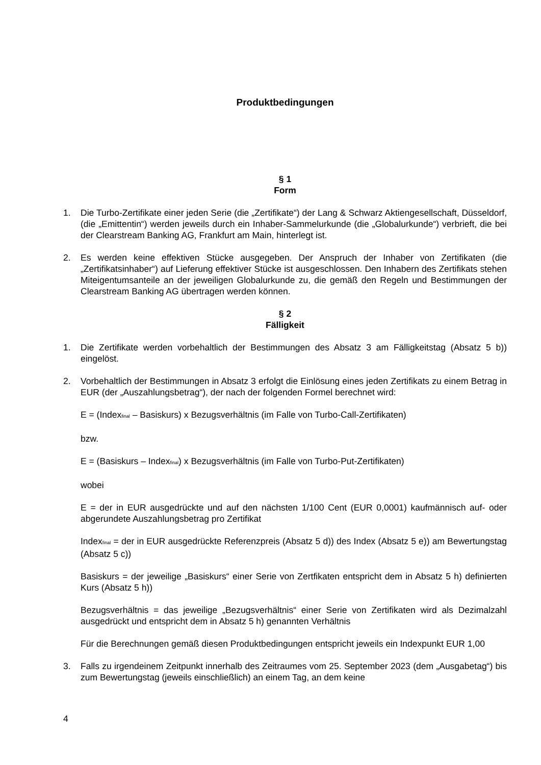Produktbedingungen
§ 1
Form
1. Die Turbo-Zertifikate einer jeden Serie (die „Zertifikate“) der Lang & Schwarz Aktiengesellschaft, Düsseldorf, (die „Emittentin“) werden jeweils durch ein Inhaber-Sammelurkunde (die „Globalurkunde“) verbrieft, die bei der Clearstream Banking AG, Frankfurt am Main, hinterlegt ist.
2. Es werden keine effektiven Stücke ausgegeben. Der Anspruch der Inhaber von Zertifikaten (die „Zertifikatsinhaber“) auf Lieferung effektiver Stücke ist ausgeschlossen. Den Inhabern des Zertifikats stehen Miteigentumsanteile an der jeweiligen Globalurkunde zu, die gemäß den Regeln und Bestimmungen der Clearstream Banking AG übertragen werden können.
§ 2
Fälligkeit
1. Die Zertifikate werden vorbehaltlich der Bestimmungen des Absatz 3 am Fälligkeitstag (Absatz 5 b)) eingelöst.
2. Vorbehaltlich der Bestimmungen in Absatz 3 erfolgt die Einlösung eines jeden Zertifikats zu einem Betrag in EUR (der „Auszahlungsbetrag“), der nach der folgenden Formel berechnet wird:
E = (Index<sub>final</sub> – Basiskurs) x Bezugsverhältnis (im Falle von Turbo-Call-Zertifikaten)
bzw.
E = (Basiskurs – Index<sub>final</sub>) x Bezugsverhältnis (im Falle von Turbo-Put-Zertifikaten)
wobei
E = der in EUR ausgedrückte und auf den nächsten 1/100 Cent (EUR 0,0001) kaufmännisch auf- oder abgerundete Auszahlungsbetrag pro Zertifikat
Index<sub>final</sub> = der in EUR ausgedrückte Referenzpreis (Absatz 5 d)) des Index (Absatz 5 e)) am Bewertungstag (Absatz 5 c))
Basiskurs = der jeweilige „Basiskurs“ einer Serie von Zertfikaten entspricht dem in Absatz 5 h) definierten Kurs (Absatz 5 h))
Bezugsverhältnis = das jeweilige „Bezugsverhältnis“ einer Serie von Zertifikaten wird als Dezimalzahl ausgedrückt und entspricht dem in Absatz 5 h) genannten Verhältnis
Für die Berechnungen gemäß diesen Produktbedingungen entspricht jeweils ein Indexpunkt EUR 1,00
3. Falls zu irgendeinem Zeitpunkt innerhalb des Zeitraumes vom 25. September 2023 (dem „Ausgabetag“) bis zum Bewertungstag (jeweils einschließlich) an einem Tag, an dem keine
4